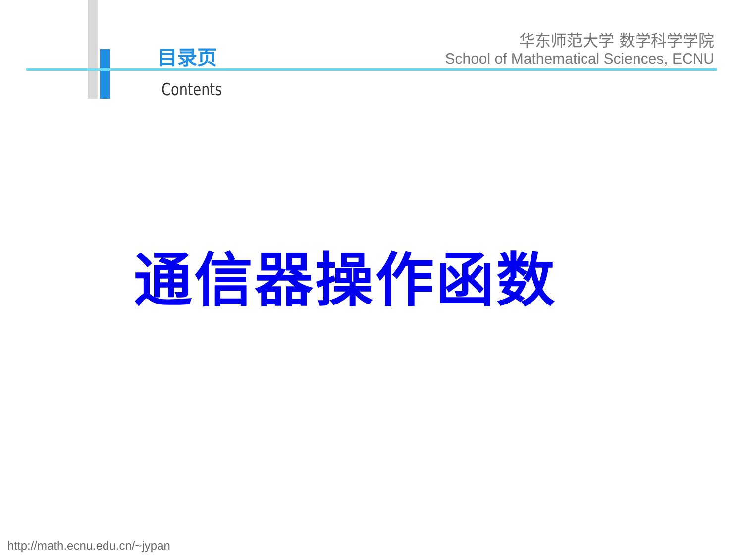目录页
Contents
华东师范大学 数学科学学院
School of Mathematical Sciences, ECNU
通信器操作函数
http://math.ecnu.edu.cn/~jypan